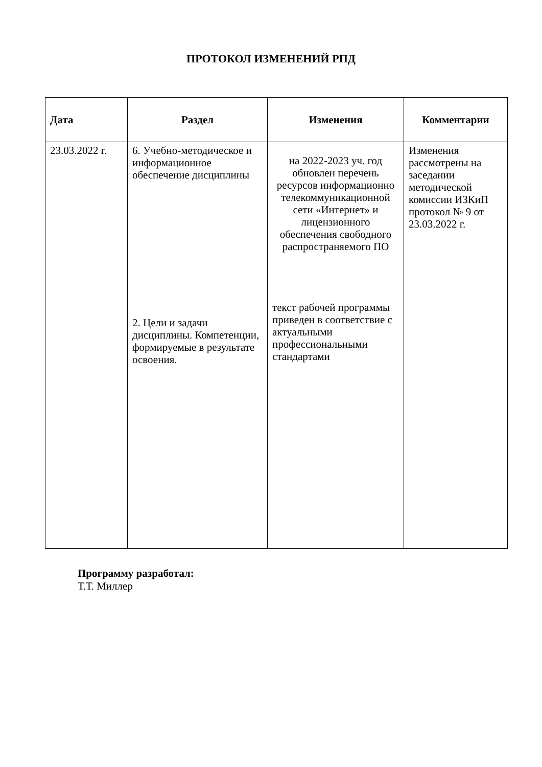ПРОТОКОЛ ИЗМЕНЕНИЙ РПД
| Дата | Раздел | Изменения | Комментарии |
| --- | --- | --- | --- |
| 23.03.2022 г. | 6. Учебно-методическое и информационное обеспечение дисциплины 2. Цели и задачи дисциплины. Компетенции, формируемые в результате освоения. | на 2022-2023 уч. год обновлен перечень ресурсов информационно телекоммуникационной сети «Интернет» и лицензионного обеспечения свободного распространяемого ПО текст рабочей программы приведен в соответствие с актуальными профессиональными стандартами | Изменения рассмотрены на заседании методической комиссии ИЗКиП протокол № 9 от 23.03.2022 г. |
Программу разработал:
Т.Т. Миллер